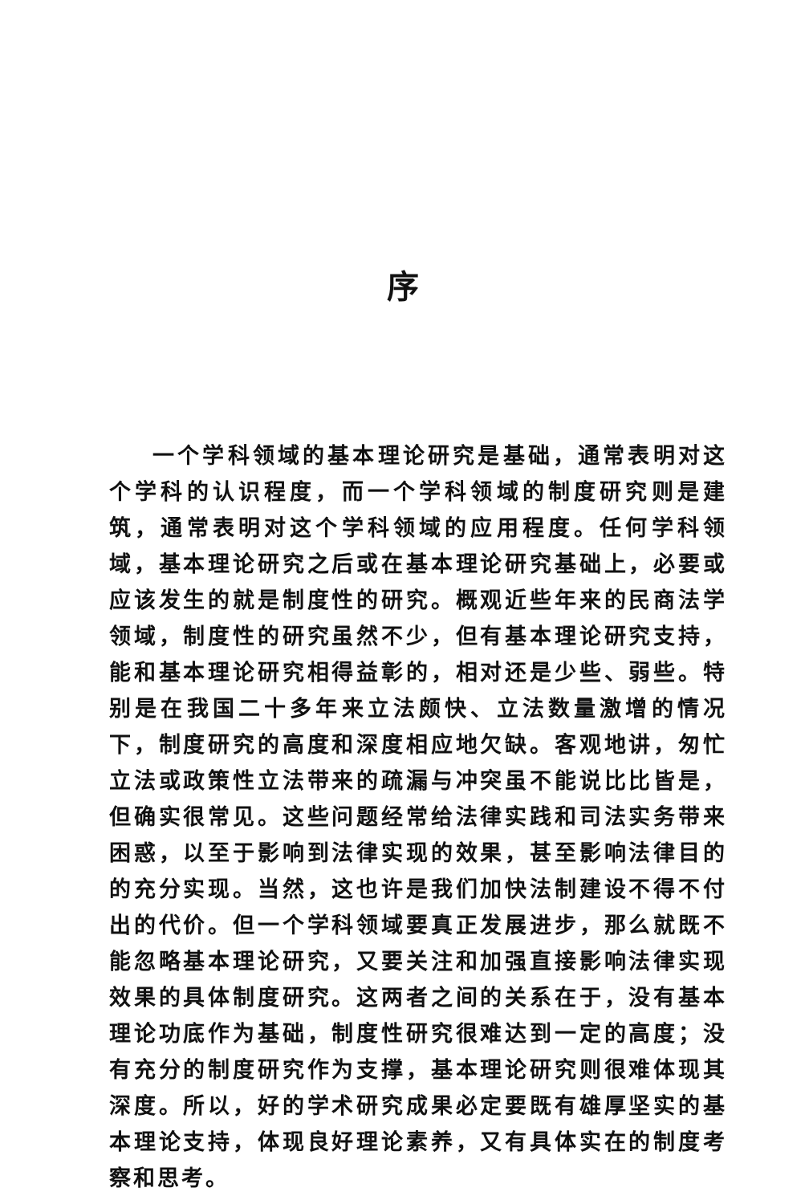序
一个学科领域的基本理论研究是基础，通常表明对这个学科的认识程度，而一个学科领域的制度研究则是建筑，通常表明对这个学科领域的应用程度。任何学科领域，基本理论研究之后或在基本理论研究基础上，必要或应该发生的就是制度性的研究。概观近些年来的民商法学领域，制度性的研究虽然不少，但有基本理论研究支持，能和基本理论研究相得益彰的，相对还是少些、弱些。特别是在我国二十多年来立法颇快、立法数量激增的情况下，制度研究的高度和深度相应地欠缺。客观地讲，匆忙立法或政策性立法带来的疏漏与冲突虽不能说比比皆是，但确实很常见。这些问题经常给法律实践和司法实务带来困惑，以至于影响到法律实现的效果，甚至影响法律目的的充分实现。当然，这也许是我们加快法制建设不得不付出的代价。但一个学科领域要真正发展进步，那么就既不能忽略基本理论研究，又要关注和加强直接影响法律实现效果的具体制度研究。这两者之间的关系在于，没有基本理论功底作为基础，制度性研究很难达到一定的高度；没有充分的制度研究作为支撑，基本理论研究则很难体现其深度。所以，好的学术研究成果必定要既有雄厚坚实的基本理论支持，体现良好理论素养，又有具体实在的制度考察和思考。